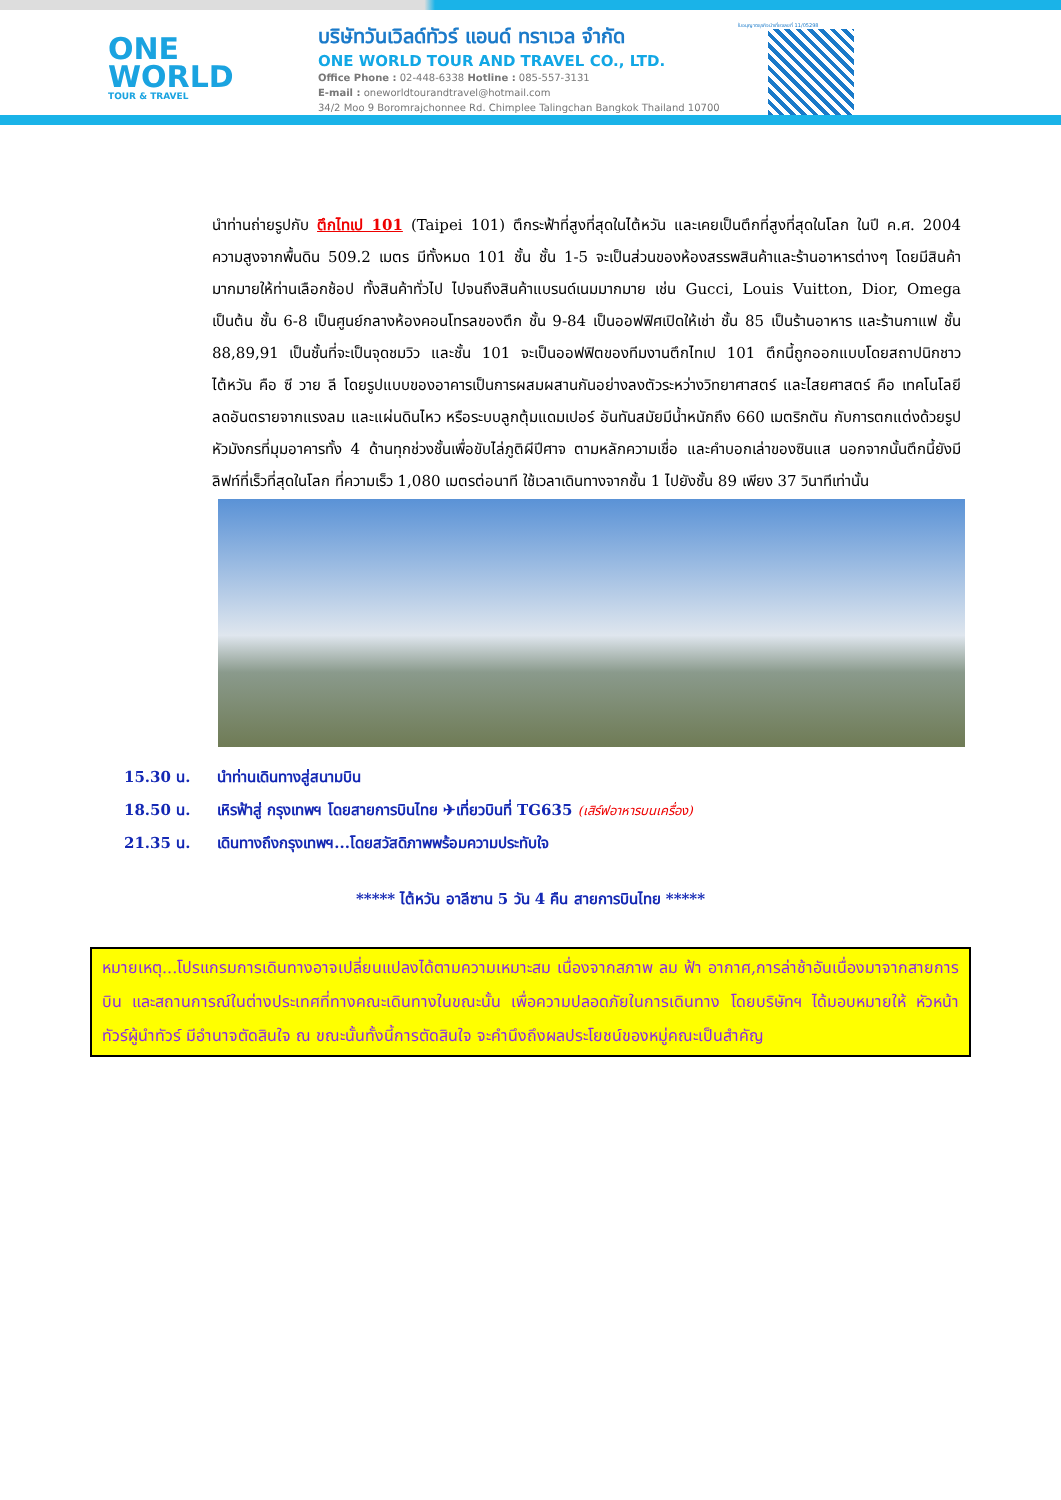ONE
WORLD
TOUR & TRAVEL
บริษัทวันเวิลด์ทัวร์ แอนด์ ทราเวล จำกัด
ONE WORLD TOUR AND TRAVEL CO., LTD.
Office Phone : 02-448-6338 Hotline : 085-557-3131
E-mail : oneworldtourandtravel@hotmail.com
34/2 Moo 9 Boromrajchonnee Rd. Chimplee Talingchan Bangkok Thailand 10700
ใบอนุญาตธุรกิจนำเที่ยวเลขที่ 11/05298
นำท่านถ่ายรูปกับ ตึกไทเป 101 (Taipei 101) ตึกระฟ้าที่สูงที่สุดในไต้หวัน และเคยเป็นตึกที่สูงที่สุดในโลก ในปี ค.ศ. 2004 ความสูงจากพื้นดิน 509.2 เมตร มีทั้งหมด 101 ชั้น ชั้น 1-5 จะเป็นส่วนของห้องสรรพสินค้าและร้านอาหารต่างๆ โดยมีสินค้ามากมายให้ท่านเลือกช้อป ทั้งสินค้าทั่วไป ไปจนถึงสินค้าแบรนด์เนมมากมาย เช่น Gucci, Louis Vuitton, Dior, Omega เป็นต้น ชั้น 6-8 เป็นศูนย์กลางห้องคอนโทรลของตึก ชั้น 9-84 เป็นออฟฟิศเปิดให้เช่า ชั้น 85 เป็นร้านอาหาร และร้านกาแฟ ชั้น 88,89,91 เป็นชั้นที่จะเป็นจุดชมวิว และชั้น 101 จะเป็นออฟฟิตของทีมงานตึกไทเป 101 ตึกนี้ถูกออกแบบโดยสถาปนิกชาวไต้หวัน คือ ซี วาย ลี โดยรูปแบบของอาคารเป็นการผสมผสานกันอย่างลงตัวระหว่างวิทยาศาสตร์ และไสยศาสตร์ คือ เทคโนโลยีลดอันตรายจากแรงลม และแผ่นดินไหว หรือระบบลูกตุ้มแดมเปอร์ อันทันสมัยมีน้ำหนักถึง 660 เมตริกตัน กับการตกแต่งด้วยรูปหัวมังกรที่มุมอาคารทั้ง 4 ด้านทุกช่วงชั้นเพื่อขับไล่ภูติผีปีศาจ ตามหลักความเชื่อ และคำบอกเล่าของซินแส นอกจากนั้นตึกนี้ยังมีลิฟท์ที่เร็วที่สุดในโลก ที่ความเร็ว 1,080 เมตรต่อนาที ใช้เวลาเดินทางจากชั้น 1 ไปยังชั้น 89 เพียง 37 วินาทีเท่านั้น
15.30 น. นำท่านเดินทางสู่สนามบิน
18.50 น. เหิรฟ้าสู่ กรุงเทพฯ โดยสายการบินไทย ✈เที่ยวบินที่ TG635 (เสิร์ฟอาหารบนเครื่อง)
21.35 น. เดินทางถึงกรุงเทพฯ...โดยสวัสดิภาพพร้อมความประทับใจ
***** ไต้หวัน อาลีซาน 5 วัน 4 คืน สายการบินไทย *****
หมายเหตุ...โปรแกรมการเดินทางอาจเปลี่ยนแปลงได้ตามความเหมาะสม เนื่องจากสภาพ ลม ฟ้า อากาศ,การล่าช้าอันเนื่องมาจากสายการบิน และสถานการณ์ในต่างประเทศที่ทางคณะเดินทางในขณะนั้น เพื่อความปลอดภัยในการเดินทาง โดยบริษัทฯ ได้มอบหมายให้ หัวหน้าทัวร์ผู้นำทัวร์ มีอำนาจตัดสินใจ ณ ขณะนั้นทั้งนี้การตัดสินใจ จะคำนึงถึงผลประโยชน์ของหมู่คณะเป็นสำคัญ